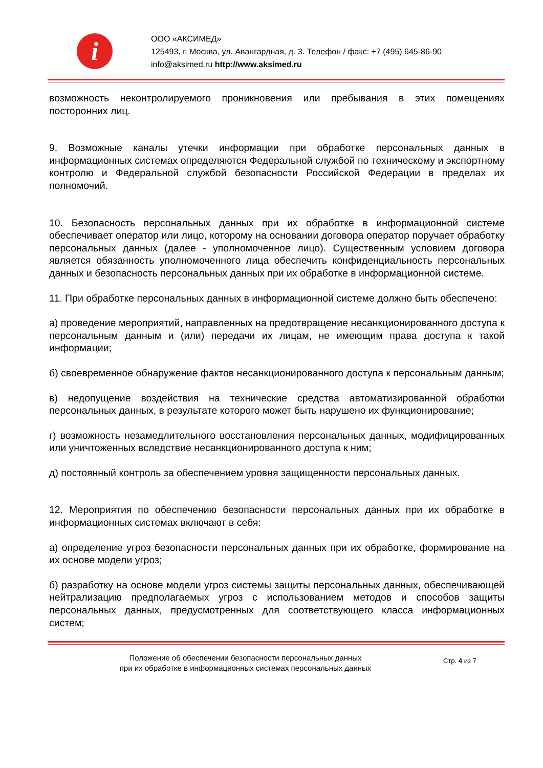i
ООО «АКСИМЕД»
125493, г. Москва, ул. Авангардная, д. 3. Телефон / факс: +7 (495) 645-86-90
info@aksimed.ru http://www.aksimed.ru
возможность неконтролируемого проникновения или пребывания в этих помещениях посторонних лиц.
9. Возможные каналы утечки информации при обработке персональных данных в информационных системах определяются Федеральной службой по техническому и экспортному контролю и Федеральной службой безопасности Российской Федерации в пределах их полномочий.
10. Безопасность персональных данных при их обработке в информационной системе обеспечивает оператор или лицо, которому на основании договора оператор поручает обработку персональных данных (далее - уполномоченное лицо). Существенным условием договора является обязанность уполномоченного лица обеспечить конфиденциальность персональных данных и безопасность персональных данных при их обработке в информационной системе.
11. При обработке персональных данных в информационной системе должно быть обеспечено:
а) проведение мероприятий, направленных на предотвращение несанкционированного доступа к персональным данным и (или) передачи их лицам, не имеющим права доступа к такой информации;
б) своевременное обнаружение фактов несанкционированного доступа к персональным данным;
в) недопущение воздействия на технические средства автоматизированной обработки персональных данных, в результате которого может быть нарушено их функционирование;
г) возможность незамедлительного восстановления персональных данных, модифицированных или уничтоженных вследствие несанкционированного доступа к ним;
д) постоянный контроль за обеспечением уровня защищенности персональных данных.
12. Мероприятия по обеспечению безопасности персональных данных при их обработке в информационных системах включают в себя:
а) определение угроз безопасности персональных данных при их обработке, формирование на их основе модели угроз;
б) разработку на основе модели угроз системы защиты персональных данных, обеспечивающей нейтрализацию предполагаемых угроз с использованием методов и способов защиты персональных данных, предусмотренных для соответствующего класса информационных систем;
Положение об обеспечении безопасности персональных данных
при их обработке в информационных системах персональных данных
Стр. 4 из 7